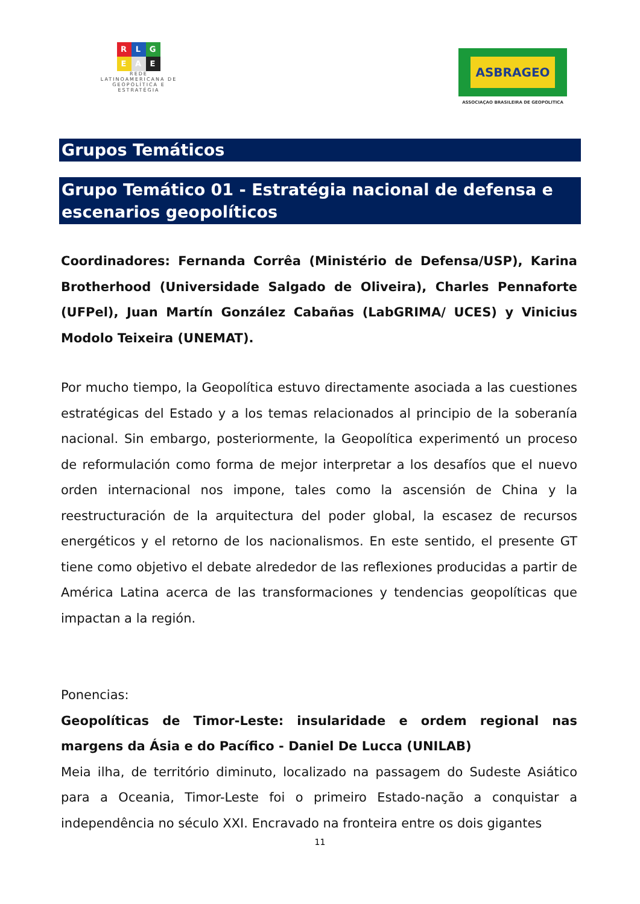R L G
E A E
REDE LATINOAMERICANA DE GEOPOLÍTICA E ESTRATÉGIA
ASBRAGEO
ASSOCIAÇAO BRASILEIRA DE GEOPOLITICA
Grupos Temáticos
Grupo Temático 01 - Estratégia nacional de defensa e escenarios geopolíticos
Coordinadores: Fernanda Corrêa (Ministério de Defensa/USP), Karina Brotherhood (Universidade Salgado de Oliveira), Charles Pennaforte (UFPel), Juan Martín González Cabañas (LabGRIMA/ UCES) y Vinicius Modolo Teixeira (UNEMAT).
Por mucho tiempo, la Geopolítica estuvo directamente asociada a las cuestiones estratégicas del Estado y a los temas relacionados al principio de la soberanía nacional. Sin embargo, posteriormente, la Geopolítica experimentó un proceso de reformulación como forma de mejor interpretar a los desafíos que el nuevo orden internacional nos impone, tales como la ascensión de China y la reestructuración de la arquitectura del poder global, la escasez de recursos energéticos y el retorno de los nacionalismos. En este sentido, el presente GT tiene como objetivo el debate alrededor de las reflexiones producidas a partir de América Latina acerca de las transformaciones y tendencias geopolíticas que impactan a la región.
Ponencias:
Geopolíticas de Timor-Leste: insularidade e ordem regional nas margens da Ásia e do Pacífico - Daniel De Lucca (UNILAB)
Meia ilha, de território diminuto, localizado na passagem do Sudeste Asiático para a Oceania, Timor-Leste foi o primeiro Estado-nação a conquistar a independência no século XXI. Encravado na fronteira entre os dois gigantes
11